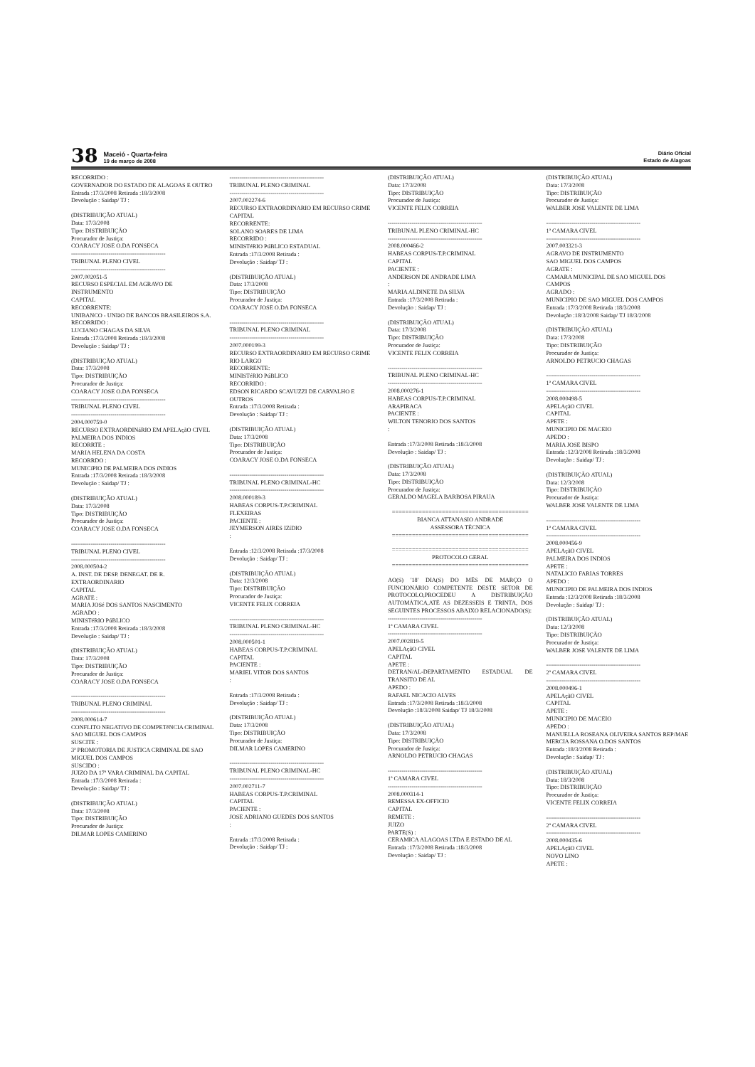38
Maceió - Quarta-feira
19 de março de 2008
Diário Oficial
Estado de Alagoas
RECORRIDO :
GOVERNADOR DO ESTADO DE ALAGOAS E OUTRO
Entrada :17/3/2008 Retirada :18/3/2008
Devolução : Saidap/ TJ :
(DISTRIBUIÇÃO ATUAL)
Data: 17/3/2008
Tipo: DISTRIBUIÇÃO
Procurador de Justiça:
COARACY JOSE O.DA FONSECA
------------------------------------------------
TRIBUNAL PLENO CIVEL
------------------------------------------------
2007.002051-5
RECURSO ESPECIAL EM AGRAVO DE INSTRUMENTO
CAPITAL
RECORRENTE:
UNIBANCO - UNIãO DE BANCOS BRASILEIROS S.A.
RECORRIDO :
LUCIANO CHAGAS DA SILVA
Entrada :17/3/2008 Retirada :18/3/2008
Devolução : Saidap/ TJ :
(DISTRIBUIÇÃO ATUAL)
Data: 17/3/2008
Tipo: DISTRIBUIÇÃO
Procurador de Justiça:
COARACY JOSE O.DA FONSECA
------------------------------------------------
TRIBUNAL PLENO CIVEL
------------------------------------------------
2004.000759-0
RECURSO EXTRAORDINáRIO EM APELAçãO CIVEL
PALMEIRA DOS INDIOS
RECORRTE :
MARIA HELENA DA COSTA
RECORRDO :
MUNICíPIO DE PALMEIRA DOS íNDIOS
Entrada :17/3/2008 Retirada :18/3/2008
Devolução : Saidap/ TJ :
(DISTRIBUIÇÃO ATUAL)
Data: 17/3/2008
Tipo: DISTRIBUIÇÃO
Procurador de Justiça:
COARACY JOSE O.DA FONSECA
------------------------------------------------
TRIBUNAL PLENO CIVEL
------------------------------------------------
2008.000504-2
A. INST. DE DESP. DENEGAT. DE R. EXTRAORDINARIO
CAPITAL
AGRATE :
MARIA JOSé DOS SANTOS NASCIMENTO
AGRADO :
MINISTéRIO PúBLICO
Entrada :17/3/2008 Retirada :18/3/2008
Devolução : Saidap/ TJ :
(DISTRIBUIÇÃO ATUAL)
Data: 17/3/2008
Tipo: DISTRIBUIÇÃO
Procurador de Justiça:
COARACY JOSE O.DA FONSECA
------------------------------------------------
TRIBUNAL PLENO CRIMINAL
------------------------------------------------
2008.000614-7
CONFLITO NEGATIVO DE COMPETêNCIA CRIMINAL
SAO MIGUEL DOS CAMPOS
SUSCITE :
3ª PROMOTORIA DE JUSTICA CRIMINAL DE SAO MIGUEL DOS CAMPOS
SUSCIDO :
JUIZO DA 17ª VARA CRIMINAL DA CAPITAL
Entrada :17/3/2008 Retirada :
Devolução : Saidap/ TJ :
(DISTRIBUIÇÃO ATUAL)
Data: 17/3/2008
Tipo: DISTRIBUIÇÃO
Procurador de Justiça:
DILMAR LOPES CAMERINO
------------------------------------------------
TRIBUNAL PLENO CRIMINAL
------------------------------------------------
2007.002274-6
RECURSO EXTRAORDINARIO EM RECURSO CRIME
CAPITAL
RECORRENTE:
SOLANO SOARES DE LIMA
RECORRIDO :
MINISTéRIO PúBLICO ESTADUAL
Entrada :17/3/2008 Retirada :
Devolução : Saidap/ TJ :
(DISTRIBUIÇÃO ATUAL)
Data: 17/3/2008
Tipo: DISTRIBUIÇÃO
Procurador de Justiça:
COARACY JOSE O.DA FONSECA
------------------------------------------------
TRIBUNAL PLENO CRIMINAL
------------------------------------------------
2007.000199-3
RECURSO EXTRAORDINARIO EM RECURSO CRIME
RIO LARGO
RECORRENTE:
MINISTéRIO PúBLICO
RECORRIDO :
EDSON RICARDO SCAVUZZI DE CARVALHO E OUTROS
Entrada :17/3/2008 Retirada :
Devolução : Saidap/ TJ :
(DISTRIBUIÇÃO ATUAL)
Data: 17/3/2008
Tipo: DISTRIBUIÇÃO
Procurador de Justiça:
COARACY JOSE O.DA FONSECA
------------------------------------------------
TRIBUNAL PLENO CRIMINAL-HC
------------------------------------------------
2008.000189-3
HABEAS CORPUS-T.P.CRIMINAL
FLEXEIRAS
PACIENTE :
JEYMERSON AIRES IZíDIO
:
Entrada :12/3/2008 Retirada :17/3/2008
Devolução : Saidap/ TJ :
(DISTRIBUIÇÃO ATUAL)
Data: 12/3/2008
Tipo: DISTRIBUIÇÃO
Procurador de Justiça:
VICENTE FELIX CORREIA
------------------------------------------------
TRIBUNAL PLENO CRIMINAL-HC
------------------------------------------------
2008.000501-1
HABEAS CORPUS-T.P.CRIMINAL
CAPITAL
PACIENTE :
MARIEL VITOR DOS SANTOS
:
Entrada :17/3/2008 Retirada :
Devolução : Saidap/ TJ :
(DISTRIBUIÇÃO ATUAL)
Data: 17/3/2008
Tipo: DISTRIBUIÇÃO
Procurador de Justiça:
DILMAR LOPES CAMERINO
------------------------------------------------
TRIBUNAL PLENO CRIMINAL-HC
------------------------------------------------
2007.002711-7
HABEAS CORPUS-T.P.CRIMINAL
CAPITAL
PACIENTE :
JOSE ADRIANO GUEDES DOS SANTOS
:
Entrada :17/3/2008 Retirada :
Devolução : Saidap/ TJ :
(DISTRIBUIÇÃO ATUAL)
Data: 17/3/2008
Tipo: DISTRIBUIÇÃO
Procurador de Justiça:
VICENTE FELIX CORREIA
------------------------------------------------
TRIBUNAL PLENO CRIMINAL-HC
------------------------------------------------
2008.000466-2
HABEAS CORPUS-T.P.CRIMINAL
CAPITAL
PACIENTE :
ANDERSON DE ANDRADE LIMA
:
MARIA ALDINETE DA SILVA
Entrada :17/3/2008 Retirada :
Devolução : Saidap/ TJ :
(DISTRIBUIÇÃO ATUAL)
Data: 17/3/2008
Tipo: DISTRIBUIÇÃO
Procurador de Justiça:
VICENTE FELIX CORREIA
------------------------------------------------
TRIBUNAL PLENO CRIMINAL-HC
------------------------------------------------
2008.000276-1
HABEAS CORPUS-T.P.CRIMINAL
ARAPIRACA
PACIENTE :
WILTON TENORIO DOS SANTOS
:
Entrada :17/3/2008 Retirada :18/3/2008
Devolução : Saidap/ TJ :
(DISTRIBUIÇÃO ATUAL)
Data: 17/3/2008
Tipo: DISTRIBUIÇÃO
Procurador de Justiça:
GERALDO MAGELA BARBOSA PIRAUA
=========================================
BIANCA ATTANASIO ANDRADE
ASSESSORA TÉCNICA
=========================================
=========================================
PROTOCOLO GERAL
=========================================
AO(S) '18' DIA(S) DO MÊS DE MARÇO O FUNCIONÁRIO COMPETENTE DESTE SETOR DE PROTOCOLO,PROCEDEU A DISTRIBUIÇÃO AUTOMÁTICA,ATÉ AS DEZESSEIS E TRINTA, DOS SEGUINTES PROCESSOS ABAIXO RELACIONADO(S):
------------------------------------------------
1ª CAMARA CIVEL
------------------------------------------------
2007.002819-5
APELAçãO CIVEL
CAPITAL
APETE :
DETRAN/AL-DEPARTAMENTO ESTADUAL DE TRANSITO DE AL
APEDO :
RAFAEL NICACIO ALVES
Entrada :17/3/2008 Retirada :18/3/2008
Devolução :18/3/2008 Saidap/ TJ 18/3/2008
(DISTRIBUIÇÃO ATUAL)
Data: 17/3/2008
Tipo: DISTRIBUIÇÃO
Procurador de Justiça:
ARNOLDO PETRUCIO CHAGAS
------------------------------------------------
1ª CAMARA CIVEL
------------------------------------------------
2008.000314-1
REMESSA EX-OFFICIO
CAPITAL
REMETE :
JUIZO
PARTE(S) :
CERAMICA ALAGOAS LTDA E ESTADO DE AL
Entrada :17/3/2008 Retirada :18/3/2008
Devolução : Saidap/ TJ :
(DISTRIBUIÇÃO ATUAL)
Data: 17/3/2008
Tipo: DISTRIBUIÇÃO
Procurador de Justiça:
WALBER JOSE VALENTE DE LIMA
------------------------------------------------
1ª CAMARA CIVEL
------------------------------------------------
2007.003321-3
AGRAVO DE INSTRUMENTO
SAO MIGUEL DOS CAMPOS
AGRATE :
CAMARA MUNICIPAL DE SAO MIGUEL DOS CAMPOS
AGRADO :
MUNICIPIO DE SAO MIGUEL DOS CAMPOS
Entrada :17/3/2008 Retirada :18/3/2008
Devolução :18/3/2008 Saidap/ TJ 18/3/2008
(DISTRIBUIÇÃO ATUAL)
Data: 17/3/2008
Tipo: DISTRIBUIÇÃO
Procurador de Justiça:
ARNOLDO PETRUCIO CHAGAS
------------------------------------------------
1ª CAMARA CIVEL
------------------------------------------------
2008.000498-5
APELAçãO CIVEL
CAPITAL
APETE :
MUNICIPIO DE MACEIO
APEDO :
MARIA JOSE BISPO
Entrada :12/3/2008 Retirada :18/3/2008
Devolução : Saidap/ TJ :
(DISTRIBUIÇÃO ATUAL)
Data: 12/3/2008
Tipo: DISTRIBUIÇÃO
Procurador de Justiça:
WALBER JOSE VALENTE DE LIMA
------------------------------------------------
1ª CAMARA CIVEL
------------------------------------------------
2008.000456-9
APELAçãO CIVEL
PALMEIRA DOS INDIOS
APETE :
NATALICIO FARIAS TORRES
APEDO :
MUNICIPIO DE PALMEIRA DOS INDIOS
Entrada :12/3/2008 Retirada :18/3/2008
Devolução : Saidap/ TJ :
(DISTRIBUIÇÃO ATUAL)
Data: 12/3/2008
Tipo: DISTRIBUIÇÃO
Procurador de Justiça:
WALBER JOSE VALENTE DE LIMA
------------------------------------------------
2ª CAMARA CIVEL
------------------------------------------------
2008.000496-1
APELAçãO CIVEL
CAPITAL
APETE :
MUNICIPIO DE MACEIO
APEDO :
MANUELLA ROSEANA OLIVEIRA SANTOS REP/MAE
MERCIA ROSSANA O.DOS SANTOS
Entrada :18/3/2008 Retirada :
Devolução : Saidap/ TJ :
(DISTRIBUIÇÃO ATUAL)
Data: 18/3/2008
Tipo: DISTRIBUIÇÃO
Procurador de Justiça:
VICENTE FELIX CORREIA
------------------------------------------------
2ª CAMARA CIVEL
------------------------------------------------
2008.000435-6
APELAçãO CIVEL
NOVO LINO
APETE :